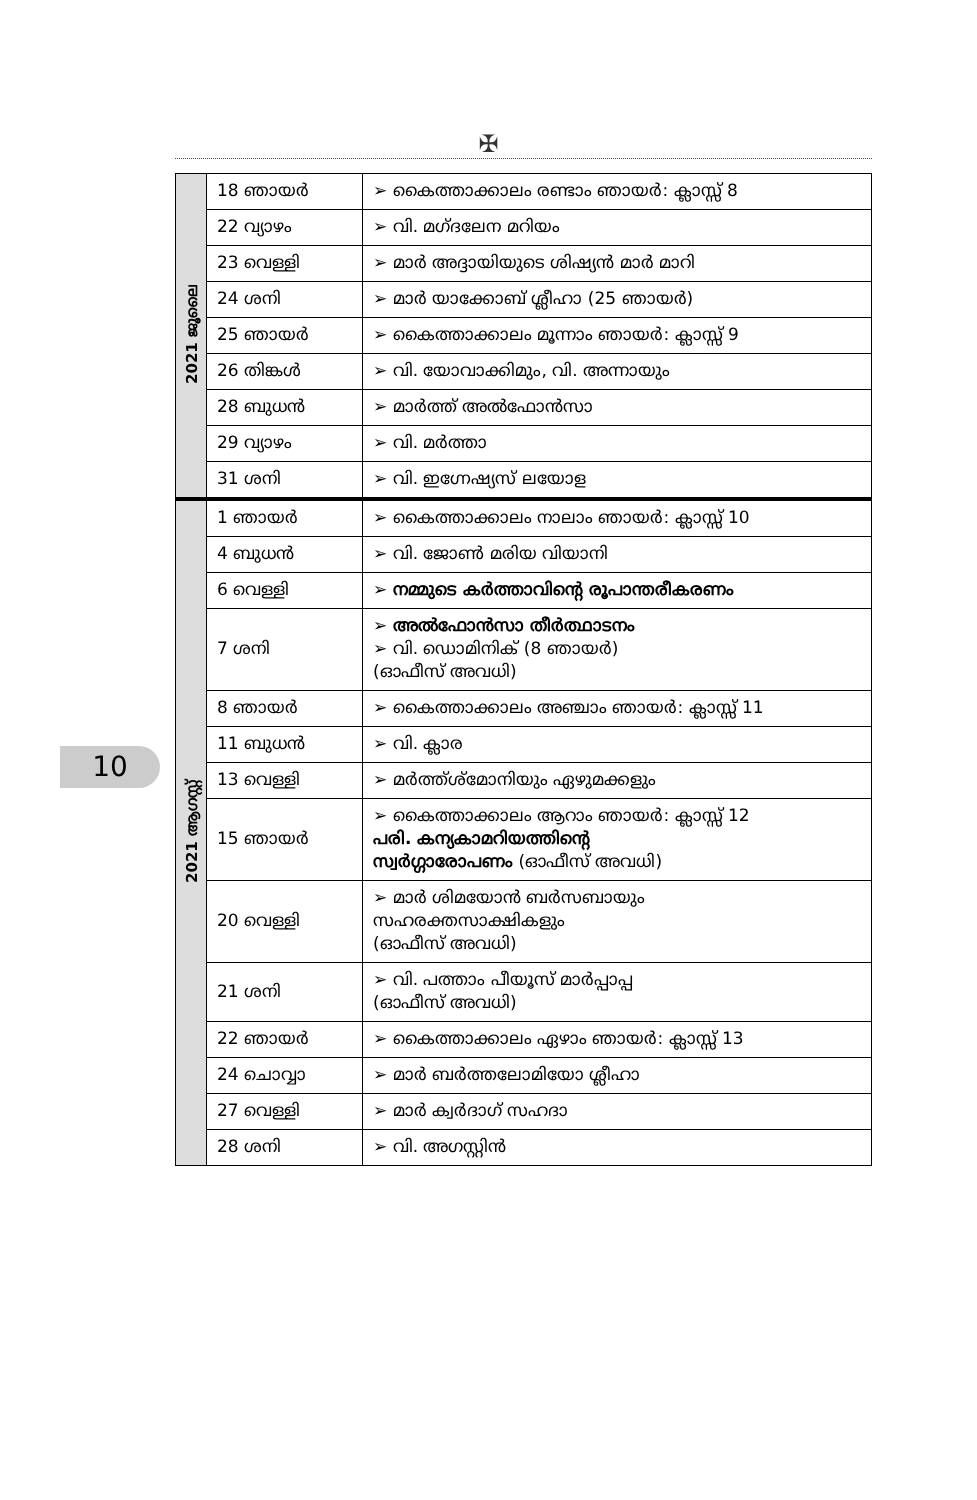✠
| 2021 ജൂലൈ | 18 ഞായർ | ➢ കൈത്താക്കാലം രണ്ടാം ഞായർ: ക്ലാസ്സ് 8 |
| | 22 വ്യാഴം | ➢ വി. മഗ്ദലേന മറിയം |
| | 23 വെള്ളി | ➢ മാർ അദ്ദായിയുടെ ശിഷ്യൻ മാർ മാറി |
| | 24 ശനി | ➢ മാർ യാക്കോബ് ശ്ലീഹാ (25 ഞായർ) |
| | 25 ഞായർ | ➢ കൈത്താക്കാലം മൂന്നാം ഞായർ: ക്ലാസ്സ് 9 |
| | 26 തിങ്കൾ | ➢ വി. യോവാക്കിമും, വി. അന്നായും |
| | 28 ബുധൻ | ➢ മാർത്ത് അൽഫോൻസാ |
| | 29 വ്യാഴം | ➢ വി. മർത്താ |
| | 31 ശനി | ➢ വി. ഇഗ്നേഷ്യസ് ലയോള |
| 2021 ആഗസ്റ്റ് | 1 ഞായർ | ➢ കൈത്താക്കാലം നാലാം ഞായർ: ക്ലാസ്സ് 10 |
| | 4 ബുധൻ | ➢ വി. ജോൺ മരിയ വിയാനി |
| | 6 വെള്ളി | ➢ നമ്മുടെ കർത്താവിന്റെ രൂപാന്തരീകരണം |
| | 7 ശനി | ➢ അൽഫോൻസാ തീർത്ഥാടനം ➢ വി. ഡൊമിനിക് (8 ഞായർ) (ഓഫീസ് അവധി) |
| | 8 ഞായർ | ➢ കൈത്താക്കാലം അഞ്ചാം ഞായർ: ക്ലാസ്സ് 11 |
| | 11 ബുധൻ | ➢ വി. ക്ലാര |
| | 13 വെള്ളി | ➢ മർത്ത്ശ്മോനിയും ഏഴുമക്കളും |
| | 15 ഞായർ | ➢ കൈത്താക്കാലം ആറാം ഞായർ: ക്ലാസ്സ് 12 പരി. കന്യകാമറിയത്തിന്റെ സ്വർഗ്ഗാരോപണം (ഓഫീസ് അവധി) |
| | 20 വെള്ളി | ➢ മാർ ശിമയോൻ ബർസബായും സഹരക്തസാക്ഷികളും (ഓഫീസ് അവധി) |
| | 21 ശനി | ➢ വി. പത്താം പീയൂസ് മാർപ്പാപ്പ (ഓഫീസ് അവധി) |
| | 22 ഞായർ | ➢ കൈത്താക്കാലം ഏഴാം ഞായർ: ക്ലാസ്സ് 13 |
| | 24 ചൊവ്വാ | ➢ മാർ ബർത്തലോമിയോ ശ്ലീഹാ |
| | 27 വെള്ളി | ➢ മാർ ക്വർദാഗ് സഹദാ |
| | 28 ശനി | ➢ വി. അഗസ്റ്റിൻ |
10